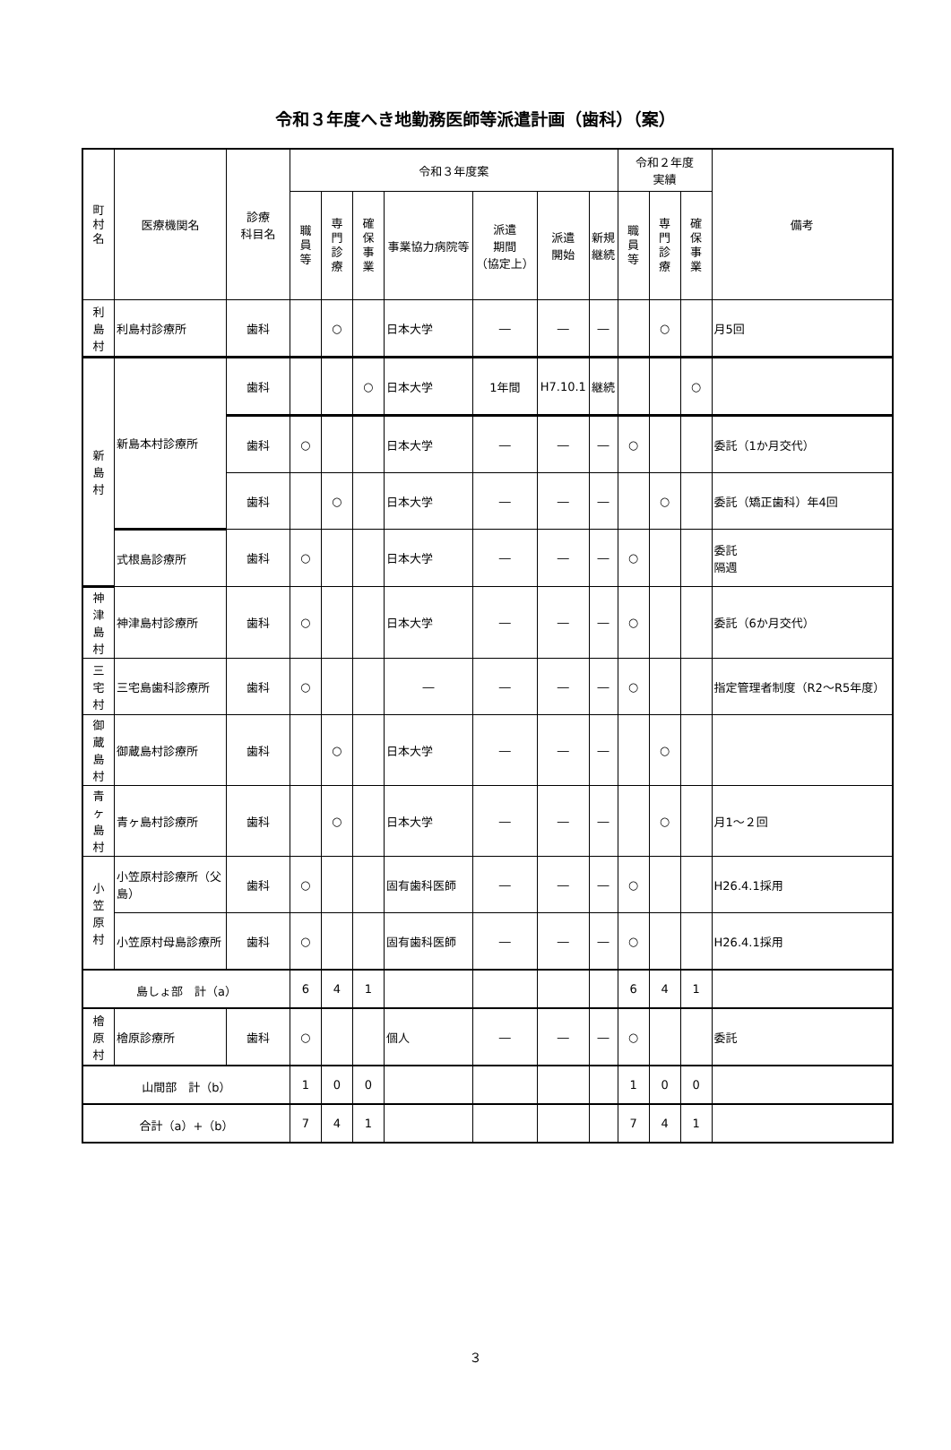令和３年度へき地勤務医師等派遣計画（歯科）（案）
| 町 村 名 | 医療機関名 | 診療 科目名 | 令和３年度案 | | | | | | | 令和２年度 実績 | | | 備考 |
| --- | --- | --- | --- | --- | --- | --- | --- | --- | --- | --- | --- | --- | --- |
| | | | 職 員 等 | 専 門 診 療 | 確 保 事 業 | 事業協力病院等 | 派遣 期間 （協定上） | 派遣 開始 | 新規 継続 | 職 員 等 | 専 門 診 療 | 確 保 事 業 | |
| 利 島 村 | 利島村診療所 | 歯科 | | ○ | | 日本大学 | ― | ― | ― | | ○ | | 月5回 |
| 新 島 村 | 新島本村診療所 | 歯科 | | | ○ | 日本大学 | 1年間 | H7.10.1 | 継続 | | | ○ | |
| | | 歯科 | ○ | | | 日本大学 | ― | ― | ― | ○ | | | 委託（1か月交代） |
| | | 歯科 | | ○ | | 日本大学 | ― | ― | ― | | ○ | | 委託（矯正歯科）年4回 |
| | 式根島診療所 | 歯科 | ○ | | | 日本大学 | ― | ― | ― | ○ | | | 委託 隔週 |
| 神 津 島 村 | 神津島村診療所 | 歯科 | ○ | | | 日本大学 | ― | ― | ― | ○ | | | 委託（6か月交代） |
| 三 宅 村 | 三宅島歯科診療所 | 歯科 | ○ | | | ― | ― | ― | ― | ○ | | | 指定管理者制度（R2～R5年度） |
| 御 蔵 島 村 | 御蔵島村診療所 | 歯科 | | ○ | | 日本大学 | ― | ― | ― | | ○ | | |
| 青 ヶ 島 村 | 青ヶ島村診療所 | 歯科 | | ○ | | 日本大学 | ― | ― | ― | | ○ | | 月1～２回 |
| 小 笠 原 村 | 小笠原村診療所（父島） | 歯科 | ○ | | | 固有歯科医師 | ― | ― | ― | ○ | | | H26.4.1採用 |
| | 小笠原村母島診療所 | 歯科 | ○ | | | 固有歯科医師 | ― | ― | ― | ○ | | | H26.4.1採用 |
| 島しょ部 計（a） | | | 6 | 4 | 1 | | | | | 6 | 4 | 1 | |
| 檜 原 村 | 檜原診療所 | 歯科 | ○ | | | 個人 | ― | ― | ― | ○ | | | 委託 |
| 山間部 計（b） | | | 1 | 0 | 0 | | | | | 1 | 0 | 0 | |
| 合計（a）+（b） | | | 7 | 4 | 1 | | | | | 7 | 4 | 1 | |
３